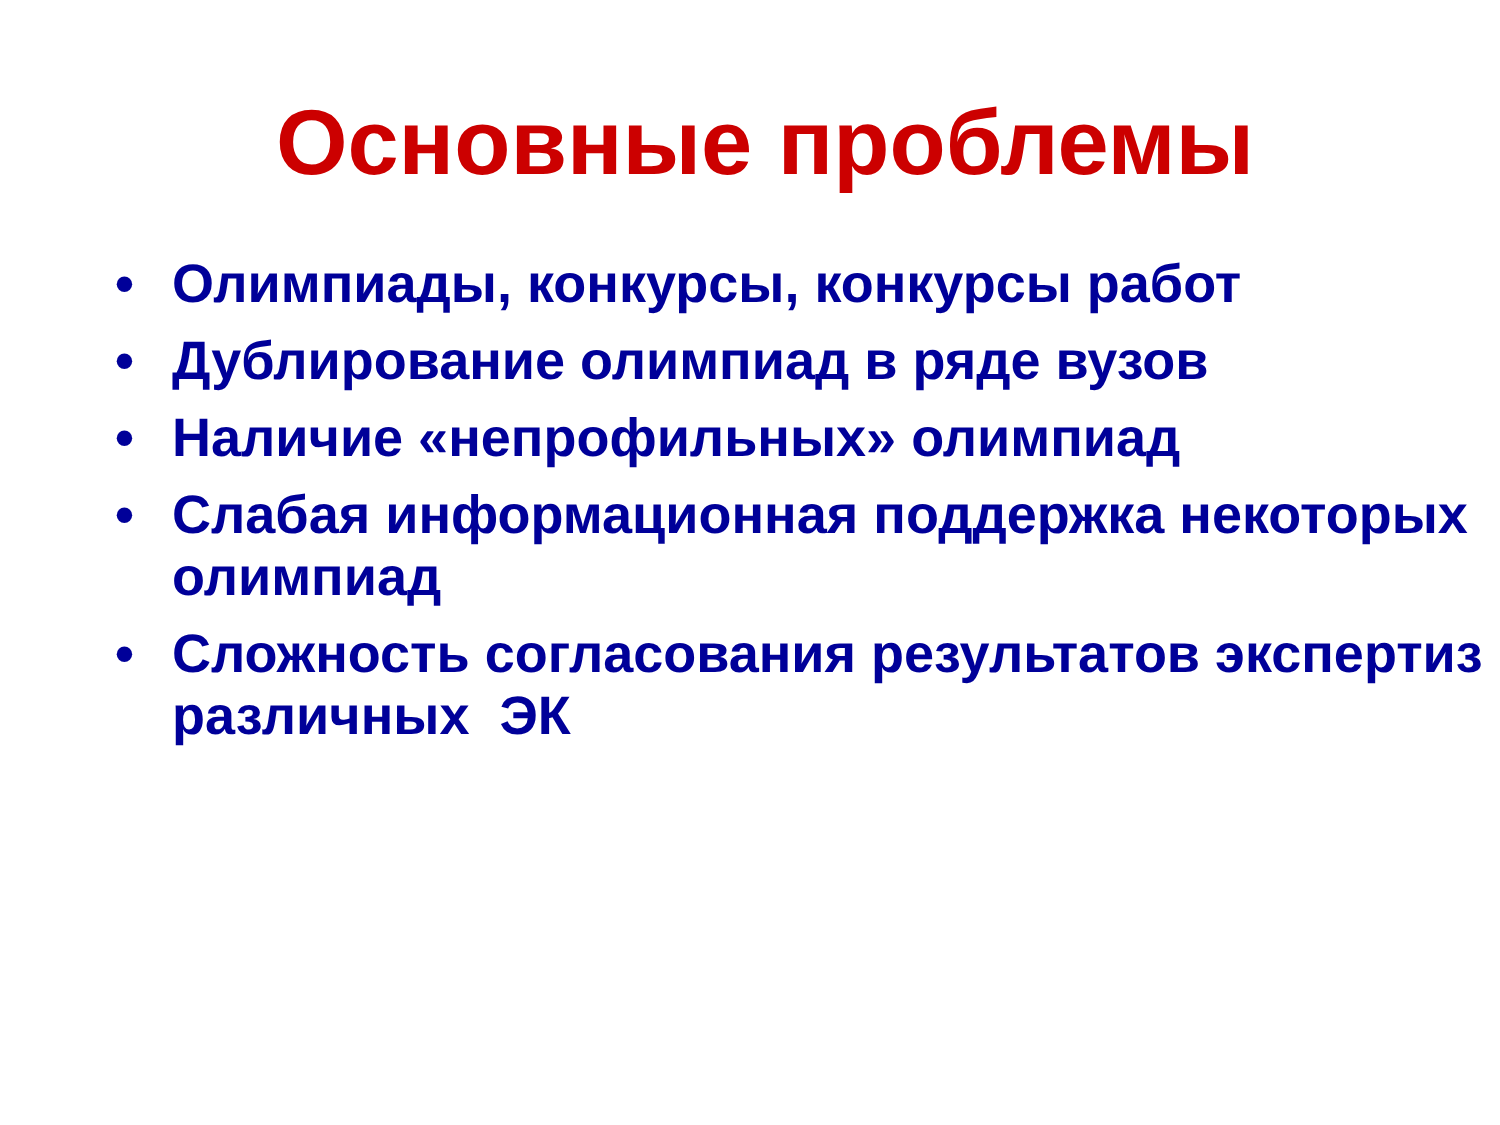Основные проблемы
• Олимпиады, конкурсы, конкурсы работ
• Дублирование олимпиад в ряде вузов
• Наличие «непрофильных» олимпиад
• Слабая информационная поддержка некоторых олимпиад
• Сложность согласования результатов экспертиз различных ЭК